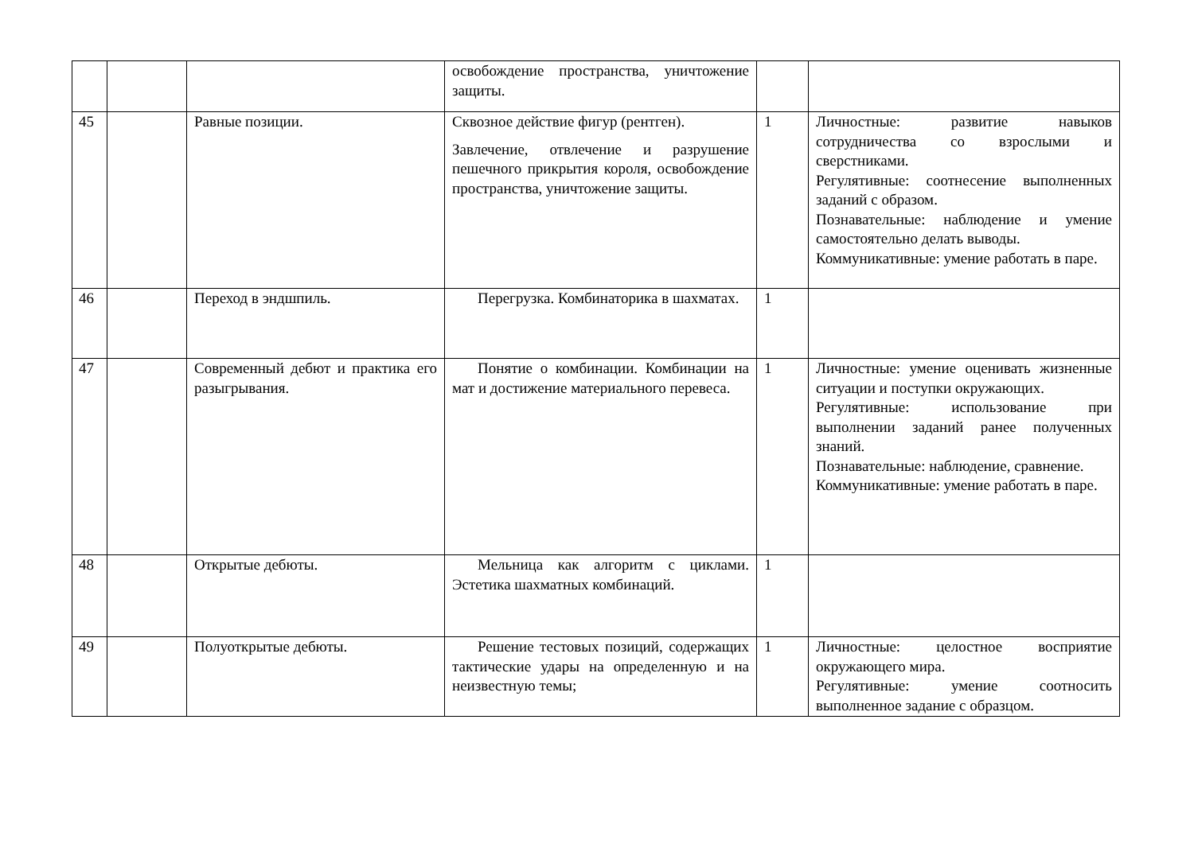| | | | освобождение пространства, уничтожение защиты. | | |
| 45 | | Равные позиции. | Сквозное действие фигур (рентген). Завлечение, отвлечение и разрушение пешечного прикрытия короля, освобождение пространства, уничтожение защиты. | 1 | Личностные: развитие навыков сотрудничества со взрослыми и сверстниками. Регулятивные: соотнесение выполненных заданий с образом. Познавательные: наблюдение и умение самостоятельно делать выводы. Коммуникативные: умение работать в паре. |
| 46 | | Переход в эндшпиль. | Перегрузка. Комбинаторика в шахматах. | 1 | |
| 47 | | Современный дебют и практика его разыгрывания. | Понятие о комбинации. Комбинации на мат и достижение материального перевеса. | 1 | Личностные: умение оценивать жизненные ситуации и поступки окружающих. Регулятивные: использование при выполнении заданий ранее полученных знаний. Познавательные: наблюдение, сравнение. Коммуникативные: умение работать в паре. |
| 48 | | Открытые дебюты. | Мельница как алгоритм с циклами. Эстетика шахматных комбинаций. | 1 | |
| 49 | | Полуоткрытые дебюты. | Решение тестовых позиций, содержащих тактические удары на определенную и на неизвестную темы; | 1 | Личностные: целостное восприятие окружающего мира. Регулятивные: умение соотносить выполненное задание с образцом. |